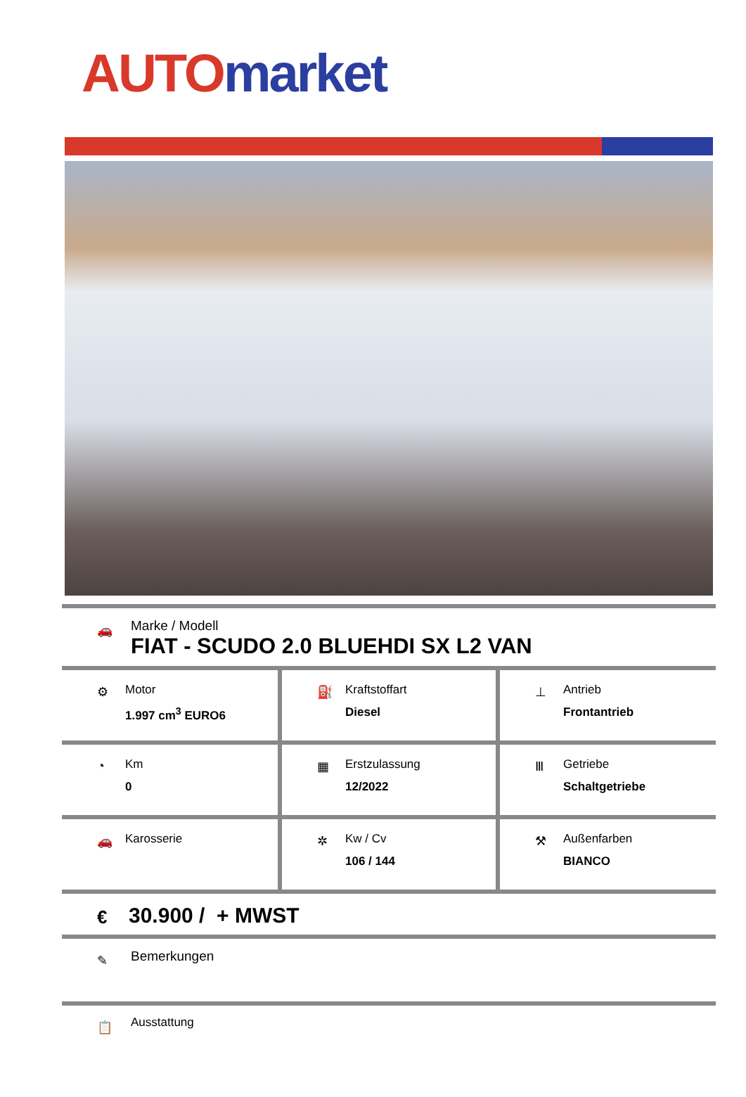AUTO market
🚗
Marke / Modell
FIAT - SCUDO 2.0 BLUEHDI SX L2 VAN
| ⚙ Motor 1.997 cm<sup>3</sup> EURO6 | ⛽ Kraftstoffart Diesel | ⊥ Antrieb Frontantrieb |
| ◔ Km 0 | ▦ Erstzulassung 12/2022 | Ⅲ Getriebe Schaltgetriebe |
| 🚗 Karosserie | ✲ Kw / Cv 106 / 144 | ⚒ Außenfarben BIANCO |
€
30.900 / + MWST
✎
Bemerkungen
📋
Ausstattung